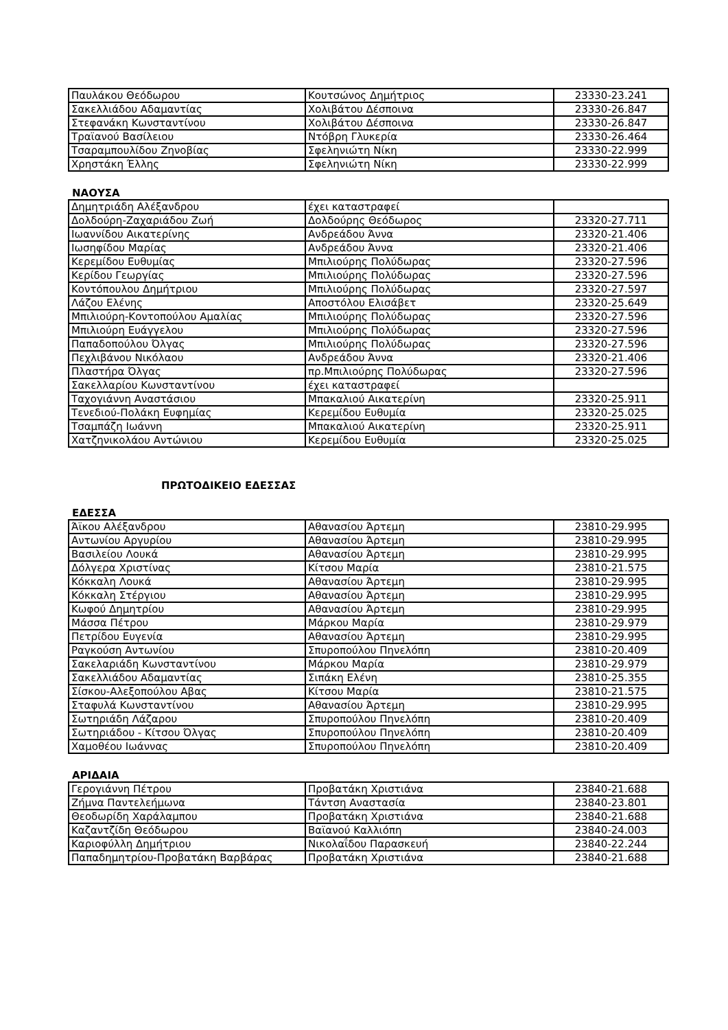| Παυλάκου Θεόδωρου | Κουτσώνος Δημήτριος | 23330-23.241 |
| Σακελλιάδου Αδαμαντίας | Χολιβάτου Δέσποινα | 23330-26.847 |
| Στεφανάκη Κωνσταντίνου | Χολιβάτου Δέσποινα | 23330-26.847 |
| Τραϊανού Βασίλειου | Ντόβρη Γλυκερία | 23330-26.464 |
| Τσαραμπουλίδου Ζηνοβίας | Σφεληνιώτη Νίκη | 23330-22.999 |
| Χρηστάκη Έλλης | Σφεληνιώτη Νίκη | 23330-22.999 |
ΝΑΟΥΣΑ
| Δημητριάδη Αλέξανδρου | έχει καταστραφεί | |
| Δολδούρη-Ζαχαριάδου Ζωή | Δολδούρης Θεόδωρος | 23320-27.711 |
| Ιωαννίδου Αικατερίνης | Ανδρεάδου Άννα | 23320-21.406 |
| Ιωσηφίδου Μαρίας | Ανδρεάδου Άννα | 23320-21.406 |
| Κερεμίδου Ευθυμίας | Μπιλιούρης Πολύδωρας | 23320-27.596 |
| Κερίδου Γεωργίας | Μπιλιούρης Πολύδωρας | 23320-27.596 |
| Κοντόπουλου Δημήτριου | Μπιλιούρης Πολύδωρας | 23320-27.597 |
| Λάζου Ελένης | Αποστόλου Ελισάβετ | 23320-25.649 |
| Μπιλιούρη-Κοντοπούλου Αμαλίας | Μπιλιούρης Πολύδωρας | 23320-27.596 |
| Μπιλιούρη Ευάγγελου | Μπιλιούρης Πολύδωρας | 23320-27.596 |
| Παπαδοπούλου Όλγας | Μπιλιούρης Πολύδωρας | 23320-27.596 |
| Πεχλιβάνου Νικόλαου | Ανδρεάδου Άννα | 23320-21.406 |
| Πλαστήρα Όλγας | πρ.Μπιλιούρης Πολύδωρας | 23320-27.596 |
| Σακελλαρίου Κωνσταντίνου | έχει καταστραφεί | |
| Ταχογιάννη Αναστάσιου | Μπακαλιού Αικατερίνη | 23320-25.911 |
| Τενεδιού-Πολάκη Ευφημίας | Κερεμίδου Ευθυμία | 23320-25.025 |
| Τσαμπάζη Ιωάννη | Μπακαλιού Αικατερίνη | 23320-25.911 |
| Χατζηνικολάου Αντώνιου | Κερεμίδου Ευθυμία | 23320-25.025 |
ΠΡΩΤΟΔΙΚΕΙΟ ΕΔΕΣΣΑΣ
ΕΔΕΣΣΑ
| Άϊκου Αλέξανδρου | Αθανασίου Άρτεμη | 23810-29.995 |
| Αντωνίου Αργυρίου | Αθανασίου Άρτεμη | 23810-29.995 |
| Βασιλείου Λουκά | Αθανασίου Άρτεμη | 23810-29.995 |
| Δόλγερα Χριστίνας | Κίτσου Μαρία | 23810-21.575 |
| Κόκκαλη Λουκά | Αθανασίου Άρτεμη | 23810-29.995 |
| Κόκκαλη Στέργιου | Αθανασίου Άρτεμη | 23810-29.995 |
| Κωφού Δημητρίου | Αθανασίου Άρτεμη | 23810-29.995 |
| Μάσσα Πέτρου | Μάρκου Μαρία | 23810-29.979 |
| Πετρίδου Ευγενία | Αθανασίου Άρτεμη | 23810-29.995 |
| Ραγκούση Αντωνίου | Σπυροπούλου Πηνελόπη | 23810-20.409 |
| Σακελαριάδη Κωνσταντίνου | Μάρκου Μαρία | 23810-29.979 |
| Σακελλιάδου Αδαμαντίας | Σιπάκη Ελένη | 23810-25.355 |
| Σίσκου-Αλεξοπούλου Αβας | Κίτσου Μαρία | 23810-21.575 |
| Σταφυλά Κωνσταντίνου | Αθανασίου Άρτεμη | 23810-29.995 |
| Σωτηριάδη Λάζαρου | Σπυροπούλου Πηνελόπη | 23810-20.409 |
| Σωτηριάδου - Κίτσου Όλγας | Σπυροπούλου Πηνελόπη | 23810-20.409 |
| Χαμοθέου Ιωάννας | Σπυροπούλου Πηνελόπη | 23810-20.409 |
ΑΡΙΔΑΙΑ
| Γερογιάννη Πέτρου | Προβατάκη Χριστιάνα | 23840-21.688 |
| Ζήμνα Παντελεήμωνα | Τάντση Αναστασία | 23840-23.801 |
| Θεοδωρίδη Χαράλαμπου | Προβατάκη Χριστιάνα | 23840-21.688 |
| Καζαντζίδη Θεόδωρου | Βαϊανού Καλλιόπη | 23840-24.003 |
| Καριοφύλλη Δημήτριου | Νικολαΐδου Παρασκευή | 23840-22.244 |
| Παπαδημητρίου-Προβατάκη Βαρβάρας | Προβατάκη Χριστιάνα | 23840-21.688 |